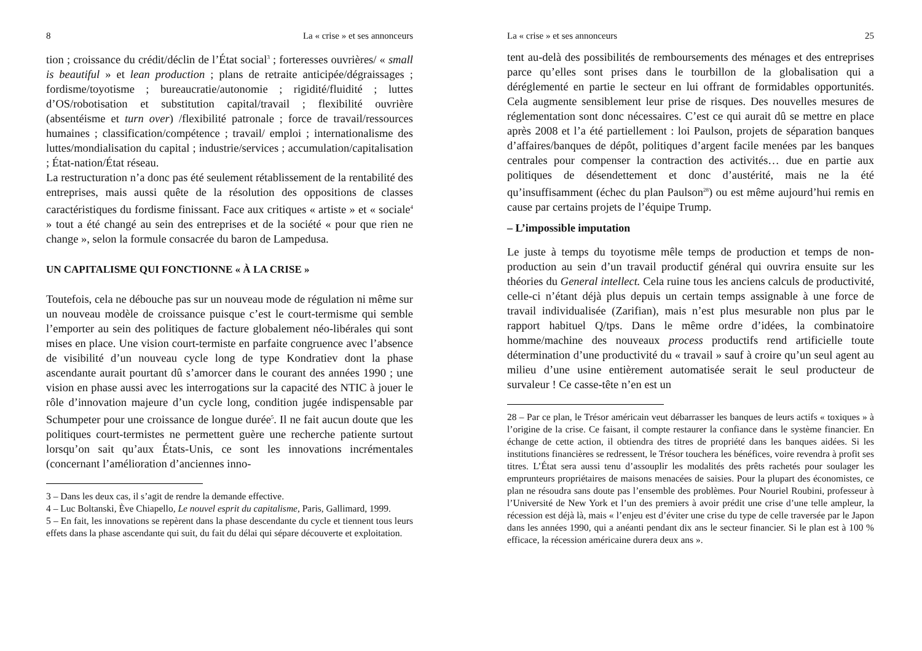8 La « crise » et ses annonceurs
tion ; croissance du crédit/déclin de l’État social<sup>3</sup> ; forteresses ouvrières/ « small is beautiful » et lean production ; plans de retraite anticipée/dégraissages ; fordisme/toyotisme ; bureaucratie/autonomie ; rigidité/fluidité ; luttes d’OS/robotisation et substitution capital/travail ; flexibilité ouvrière (absentéisme et turn over) /flexibilité patronale ; force de travail/ressources humaines ; classification/compétence ; travail/ emploi ; internationalisme des luttes/mondialisation du capital ; industrie/services ; accumulation/capitalisation ; État-nation/État réseau.
La restructuration n’a donc pas été seulement rétablissement de la rentabilité des entreprises, mais aussi quête de la résolution des oppositions de classes caractéristiques du fordisme finissant. Face aux critiques « artiste » et « sociale<sup>4</sup> » tout a été changé au sein des entreprises et de la société « pour que rien ne change », selon la formule consacrée du baron de Lampedusa.
UN CAPITALISME QUI FONCTIONNE « À LA CRISE »
Toutefois, cela ne débouche pas sur un nouveau mode de régulation ni même sur un nouveau modèle de croissance puisque c’est le court-termisme qui semble l’emporter au sein des politiques de facture globalement néo-libérales qui sont mises en place. Une vision court-termiste en parfaite congruence avec l’absence de visibilité d’un nouveau cycle long de type Kondratiev dont la phase ascendante aurait pourtant dû s’amorcer dans le courant des années 1990 ; une vision en phase aussi avec les interrogations sur la capacité des NTIC à jouer le rôle d’innovation majeure d’un cycle long, condition jugée indispensable par Schumpeter pour une croissance de longue durée<sup>5</sup>. Il ne fait aucun doute que les politiques court-termistes ne permettent guère une recherche patiente surtout lorsqu’on sait qu’aux États-Unis, ce sont les innovations incrémentales (concernant l’amélioration d’anciennes inno-
3 – Dans les deux cas, il s’agit de rendre la demande effective.
4 – Luc Boltanski, Ève Chiapello, Le nouvel esprit du capitalisme, Paris, Gallimard, 1999.
5 – En fait, les innovations se repèrent dans la phase descendante du cycle et tiennent tous leurs effets dans la phase ascendante qui suit, du fait du délai qui sépare découverte et exploitation.
La « crise » et ses annonceurs 25
tent au-delà des possibilités de remboursements des ménages et des entreprises parce qu’elles sont prises dans le tourbillon de la globalisation qui a déréglementé en partie le secteur en lui offrant de formidables opportunités. Cela augmente sensiblement leur prise de risques. Des nouvelles mesures de réglementation sont donc nécessaires. C’est ce qui aurait dû se mettre en place après 2008 et l’a été partiellement : loi Paulson, projets de séparation banques d’affaires/banques de dépôt, politiques d’argent facile menées par les banques centrales pour compenser la contraction des activités… due en partie aux politiques de désendettement et donc d’austérité, mais ne la été qu’insuffisamment (échec du plan Paulson<sup>28</sup>) ou est même aujourd’hui remis en cause par certains projets de l’équipe Trump.
– L’impossible imputation
Le juste à temps du toyotisme mêle temps de production et temps de non-production au sein d’un travail productif général qui ouvrira ensuite sur les théories du General intellect. Cela ruine tous les anciens calculs de productivité, celle-ci n’étant déjà plus depuis un certain temps assignable à une force de travail individualisée (Zarifian), mais n’est plus mesurable non plus par le rapport habituel Q/tps. Dans le même ordre d’idées, la combinatoire homme/machine des nouveaux process productifs rend artificielle toute détermination d’une productivité du « travail » sauf à croire qu’un seul agent au milieu d’une usine entièrement automatisée serait le seul producteur de survaleur ! Ce casse-tête n’en est un
28 – Par ce plan, le Trésor américain veut débarrasser les banques de leurs actifs « toxiques » à l’origine de la crise. Ce faisant, il compte restaurer la confiance dans le système financier. En échange de cette action, il obtiendra des titres de propriété dans les banques aidées. Si les institutions financières se redressent, le Trésor touchera les bénéfices, voire revendra à profit ses titres. L’État sera aussi tenu d’assouplir les modalités des prêts rachetés pour soulager les emprunteurs propriétaires de maisons menacées de saisies. Pour la plupart des économistes, ce plan ne résoudra sans doute pas l’ensemble des problèmes. Pour Nouriel Roubini, professeur à l’Université de New York et l’un des premiers à avoir prédit une crise d’une telle ampleur, la récession est déjà là, mais « l’enjeu est d’éviter une crise du type de celle traversée par le Japon dans les années 1990, qui a anéanti pendant dix ans le secteur financier. Si le plan est à 100 % efficace, la récession américaine durera deux ans ».